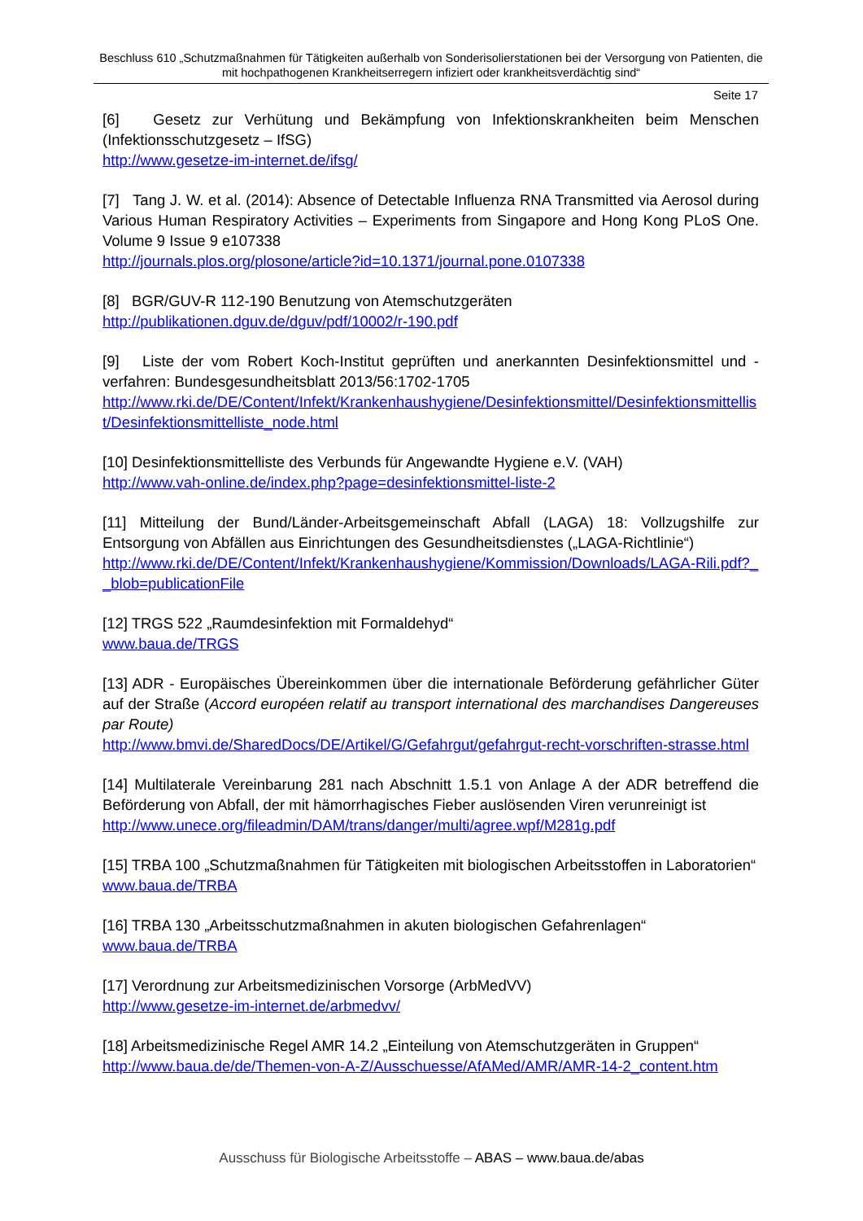Beschluss 610 „Schutzmaßnahmen für Tätigkeiten außerhalb von Sonderisolierstationen bei der Versorgung von Patienten, die mit hochpathogenen Krankheitserregern infiziert oder krankheitsverdächtig sind“
Seite 17
[6] Gesetz zur Verhütung und Bekämpfung von Infektionskrankheiten beim Menschen (Infektionsschutzgesetz – IfSG)
http://www.gesetze-im-internet.de/ifsg/
[7] Tang J. W. et al. (2014): Absence of Detectable Influenza RNA Transmitted via Aerosol during Various Human Respiratory Activities – Experiments from Singapore and Hong Kong PLoS One. Volume 9 Issue 9 e107338
http://journals.plos.org/plosone/article?id=10.1371/journal.pone.0107338
[8] BGR/GUV-R 112-190 Benutzung von Atemschutzgeräten
http://publikationen.dguv.de/dguv/pdf/10002/r-190.pdf
[9] Liste der vom Robert Koch-Institut geprüften und anerkannten Desinfektionsmittel und -verfahren: Bundesgesundheitsblatt 2013/56:1702-1705
http://www.rki.de/DE/Content/Infekt/Krankenhaushygiene/Desinfektionsmittel/Desinfektionsmittellist/Desinfektionsmittelliste_node.html
[10] Desinfektionsmittelliste des Verbunds für Angewandte Hygiene e.V. (VAH)
http://www.vah-online.de/index.php?page=desinfektionsmittel-liste-2
[11] Mitteilung der Bund/Länder-Arbeitsgemeinschaft Abfall (LAGA) 18: Vollzugshilfe zur Entsorgung von Abfällen aus Einrichtungen des Gesundheitsdienstes („LAGA-Richtlinie“)
http://www.rki.de/DE/Content/Infekt/Krankenhaushygiene/Kommission/Downloads/LAGA-Rili.pdf?__blob=publicationFile
[12] TRGS 522 „Raumdesinfektion mit Formaldehyd“
www.baua.de/TRGS
[13] ADR - Europäisches Übereinkommen über die internationale Beförderung gefährlicher Güter auf der Straße (Accord européen relatif au transport international des marchandises Dangereuses par Route)
http://www.bmvi.de/SharedDocs/DE/Artikel/G/Gefahrgut/gefahrgut-recht-vorschriften-strasse.html
[14] Multilaterale Vereinbarung 281 nach Abschnitt 1.5.1 von Anlage A der ADR betreffend die Beförderung von Abfall, der mit hämorrhagisches Fieber auslösenden Viren verunreinigt ist
http://www.unece.org/fileadmin/DAM/trans/danger/multi/agree.wpf/M281g.pdf
[15] TRBA 100 „Schutzmaßnahmen für Tätigkeiten mit biologischen Arbeitsstoffen in Laboratorien“
www.baua.de/TRBA
[16] TRBA 130 „Arbeitsschutzmaßnahmen in akuten biologischen Gefahrenlagen“
www.baua.de/TRBA
[17] Verordnung zur Arbeitsmedizinischen Vorsorge (ArbMedVV)
http://www.gesetze-im-internet.de/arbmedvv/
[18] Arbeitsmedizinische Regel AMR 14.2 „Einteilung von Atemschutzgeräten in Gruppen“
http://www.baua.de/de/Themen-von-A-Z/Ausschuesse/AfAMed/AMR/AMR-14-2_content.htm
Ausschuss für Biologische Arbeitsstoffe – ABAS – www.baua.de/abas